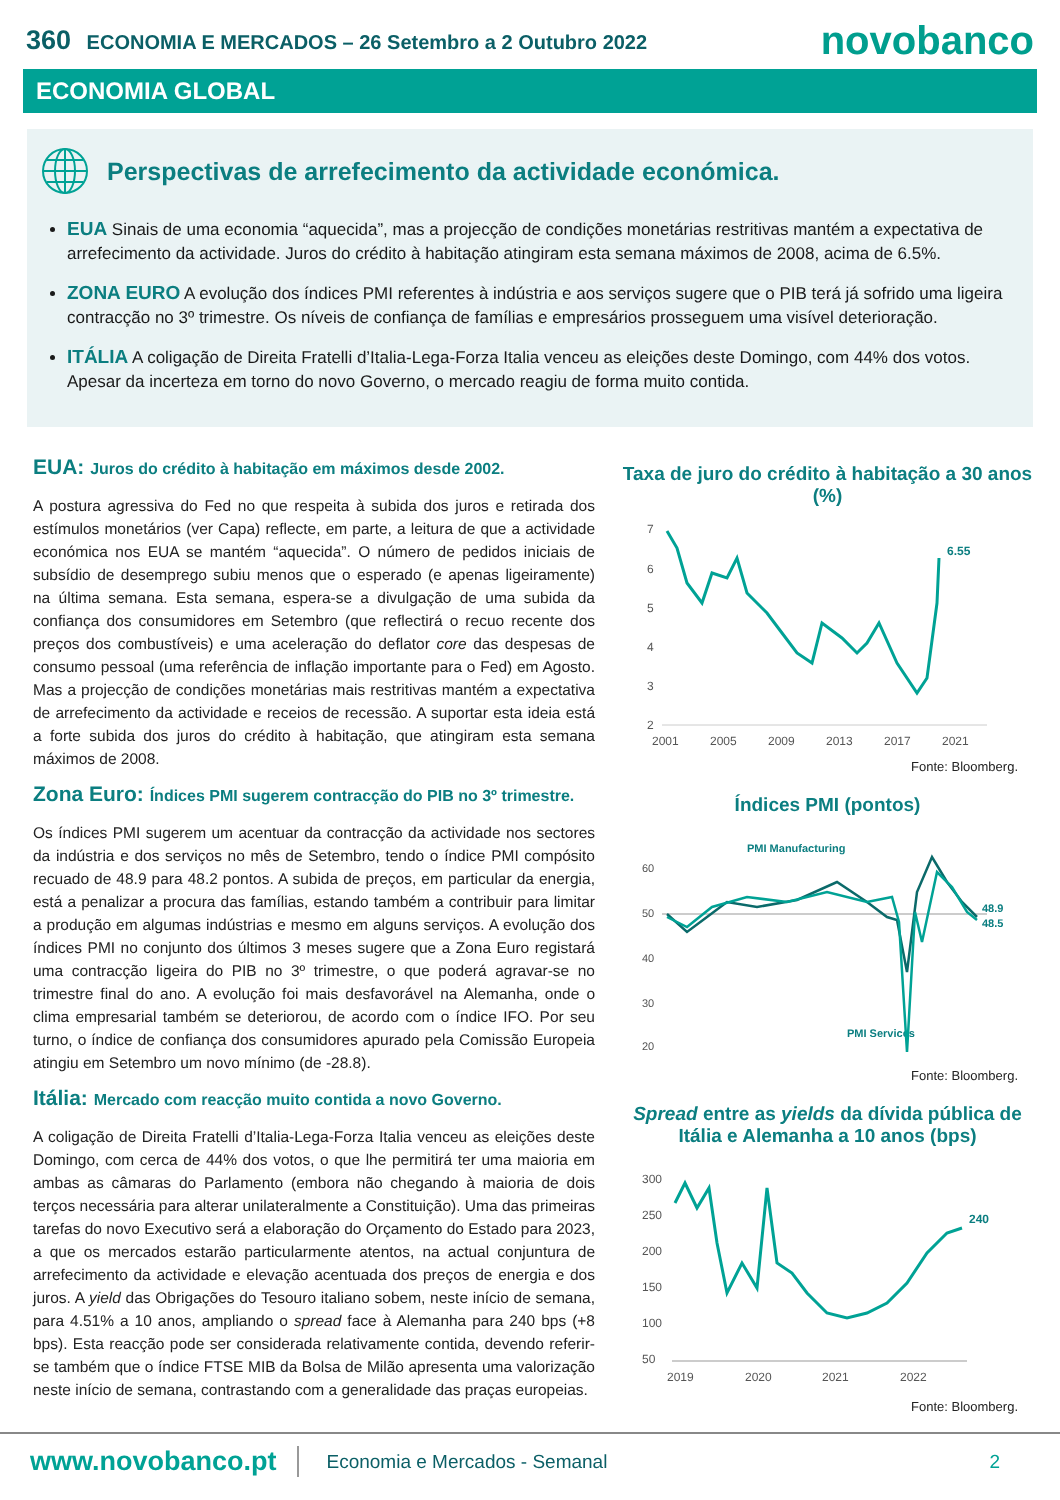360 ECONOMIA E MERCADOS – 26 Setembro a 2 Outubro 2022
novobanco
ECONOMIA GLOBAL
Perspectivas de arrefecimento da actividade económica.
EUA Sinais de uma economia “aquecida”, mas a projecção de condições monetárias restritivas mantém a expectativa de arrefecimento da actividade. Juros do crédito à habitação atingiram esta semana máximos de 2008, acima de 6.5%.
ZONA EURO A evolução dos índices PMI referentes à indústria e aos serviços sugere que o PIB terá já sofrido uma ligeira contracção no 3º trimestre. Os níveis de confiança de famílias e empresários prosseguem uma visível deterioração.
ITÁLIA A coligação de Direita Fratelli d’Italia-Lega-Forza Italia venceu as eleições deste Domingo, com 44% dos votos. Apesar da incerteza em torno do novo Governo, o mercado reagiu de forma muito contida.
EUA: Juros do crédito à habitação em máximos desde 2002.
A postura agressiva do Fed no que respeita à subida dos juros e retirada dos estímulos monetários (ver Capa) reflecte, em parte, a leitura de que a actividade económica nos EUA se mantém “aquecida”. O número de pedidos iniciais de subsídio de desemprego subiu menos que o esperado (e apenas ligeiramente) na última semana. Esta semana, espera-se a divulgação de uma subida da confiança dos consumidores em Setembro (que reflectirá o recuo recente dos preços dos combustíveis) e uma aceleração do deflator core das despesas de consumo pessoal (uma referência de inflação importante para o Fed) em Agosto. Mas a projecção de condições monetárias mais restritivas mantém a expectativa de arrefecimento da actividade e receios de recessão. A suportar esta ideia está a forte subida dos juros do crédito à habitação, que atingiram esta semana máximos de 2008.
Zona Euro: Índices PMI sugerem contracção do PIB no 3º trimestre.
Os índices PMI sugerem um acentuar da contracção da actividade nos sectores da indústria e dos serviços no mês de Setembro, tendo o índice PMI compósito recuado de 48.9 para 48.2 pontos. A subida de preços, em particular da energia, está a penalizar a procura das famílias, estando também a contribuir para limitar a produção em algumas indústrias e mesmo em alguns serviços. A evolução dos índices PMI no conjunto dos últimos 3 meses sugere que a Zona Euro registará uma contracção ligeira do PIB no 3º trimestre, o que poderá agravar-se no trimestre final do ano. A evolução foi mais desfavorável na Alemanha, onde o clima empresarial também se deteriorou, de acordo com o índice IFO. Por seu turno, o índice de confiança dos consumidores apurado pela Comissão Europeia atingiu em Setembro um novo mínimo (de -28.8).
Itália: Mercado com reacção muito contida a novo Governo.
A coligação de Direita Fratelli d’Italia-Lega-Forza Italia venceu as eleições deste Domingo, com cerca de 44% dos votos, o que lhe permitirá ter uma maioria em ambas as câmaras do Parlamento (embora não chegando à maioria de dois terços necessária para alterar unilateralmente a Constituição). Uma das primeiras tarefas do novo Executivo será a elaboração do Orçamento do Estado para 2023, a que os mercados estarão particularmente atentos, na actual conjuntura de arrefecimento da actividade e elevação acentuada dos preços de energia e dos juros. A yield das Obrigações do Tesouro italiano sobem, neste início de semana, para 4.51% a 10 anos, ampliando o spread face à Alemanha para 240 bps (+8 bps). Esta reacção pode ser considerada relativamente contida, devendo referir-se também que o índice FTSE MIB da Bolsa de Milão apresenta uma valorização neste início de semana, contrastando com a generalidade das praças europeias.
Taxa de juro do crédito à habitação a 30 anos (%)
7
6
5
4
3
2
2001
2005
2009
2013
2017
2021
6.55
Fonte: Bloomberg.
Índices PMI (pontos)
60
50
40
30
20
PMI Manufacturing
PMI Services
48.9
48.5
Fonte: Bloomberg.
Spread entre as yields da dívida pública de Itália e Alemanha a 10 anos (bps)
300
250
200
150
100
50
2019
2020
2021
2022
240
Fonte: Bloomberg.
www.novobanco.pt Economia e Mercados - Semanal 2